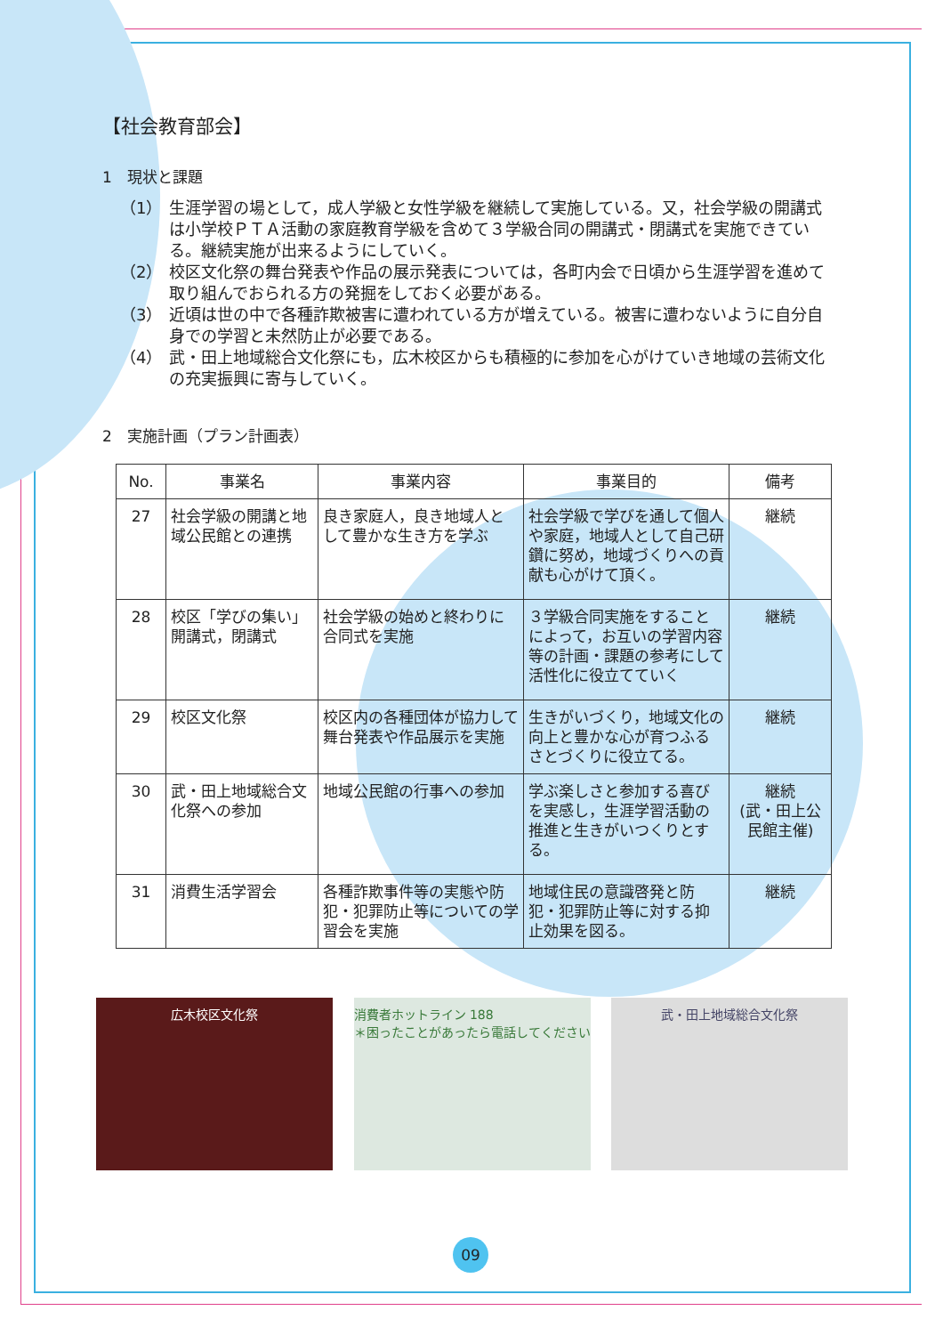【社会教育部会】
1　現状と課題
（1） 生涯学習の場として，成人学級と女性学級を継続して実施している。又，社会学級の開講式は小学校ＰＴＡ活動の家庭教育学級を含めて３学級合同の開講式・閉講式を実施できている。継続実施が出来るようにしていく。
（2） 校区文化祭の舞台発表や作品の展示発表については，各町内会で日頃から生涯学習を進めて取り組んでおられる方の発掘をしておく必要がある。
（3） 近頃は世の中で各種詐欺被害に遭われている方が増えている。被害に遭わないように自分自身での学習と未然防止が必要である。
（4） 武・田上地域総合文化祭にも，広木校区からも積極的に参加を心がけていき地域の芸術文化の充実振興に寄与していく。
2　実施計画（プラン計画表）
| No. | 事業名 | 事業内容 | 事業目的 | 備考 |
| --- | --- | --- | --- | --- |
| 27 | 社会学級の開講と地域公民館との連携 | 良き家庭人，良き地域人として豊かな生き方を学ぶ | 社会学級で学びを通して個人や家庭，地域人として自己研鑽に努め，地域づくりへの貢献も心がけて頂く。 | 継続 |
| 28 | 校区「学びの集い」開講式，閉講式 | 社会学級の始めと終わりに合同式を実施 | ３学級合同実施をすることによって，お互いの学習内容等の計画・課題の参考にして活性化に役立てていく | 継続 |
| 29 | 校区文化祭 | 校区内の各種団体が協力して舞台発表や作品展示を実施 | 生きがいづくり，地域文化の向上と豊かな心が育つふるさとづくりに役立てる。 | 継続 |
| 30 | 武・田上地域総合文化祭への参加 | 地域公民館の行事への参加 | 学ぶ楽しさと参加する喜びを実感し，生涯学習活動の推進と生きがいつくりとする。 | 継続 (武・田上公民館主催) |
| 31 | 消費生活学習会 | 各種詐欺事件等の実態や防犯・犯罪防止等についての学習会を実施 | 地域住民の意識啓発と防犯・犯罪防止等に対する抑止効果を図る。 | 継続 |
広木校区文化祭 消費者ホットライン 188
＊困ったことがあったら電話してください
武・田上地域総合文化祭
09